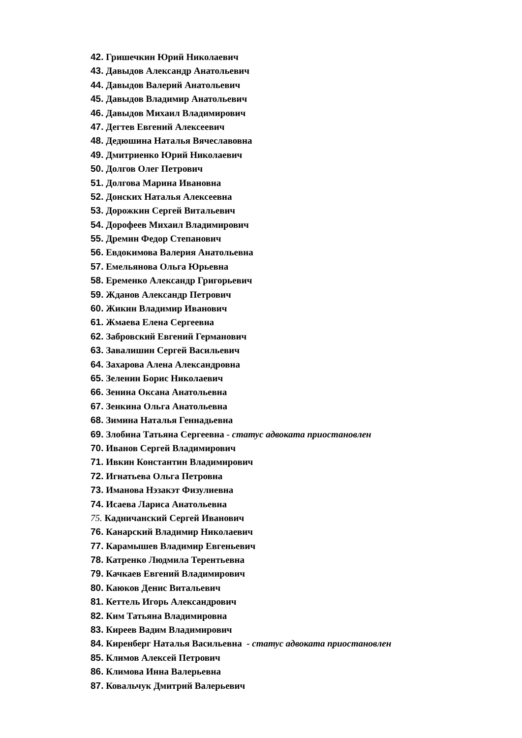42. Гришечкин Юрий Николаевич
43. Давыдов Александр Анатольевич
44. Давыдов Валерий Анатольевич
45. Давыдов Владимир Анатольевич
46. Давыдов Михаил Владимирович
47. Дегтев Евгений Алексеевич
48. Дедюшина Наталья Вячеславовна
49. Дмитриенко Юрий Николаевич
50. Долгов Олег Петрович
51. Долгова Марина Ивановна
52. Донских Наталья Алексеевна
53. Дорожкин Сергей Витальевич
54. Дорофеев Михаил Владимирович
55. Дремин Федор Степанович
56. Евдокимова Валерия Анатольевна
57. Емельянова Ольга Юрьевна
58. Еременко Александр Григорьевич
59. Жданов Александр Петрович
60. Жикин Владимир Иванович
61. Жмаева Елена Сергеевна
62. Забровский Евгений Германович
63. Завалишин Сергей Васильевич
64. Захарова Алена Александровна
65. Зеленин Борис Николаевич
66. Зенина Оксана Анатольевна
67. Зенкина Ольга Анатольевна
68. Зимина Наталья Геннадьевна
69. Злобина Татьяна Сергеевна - статус адвоката приостановлен
70. Иванов Сергей Владимирович
71. Ивкин Константин Владимирович
72. Игнатьева Ольга Петровна
73. Иманова Нэзакэт Физулиевна
74. Исаева Лариса Анатольевна
75. Кадничанский Сергей Иванович
76. Канарский Владимир Николаевич
77. Карамышев Владимир Евгеньевич
78. Катренко Людмила Терентьевна
79. Качкаев Евгений Владимирович
80. Каюков Денис Витальевич
81. Кеттель Игорь Александрович
82. Ким Татьяна Владимировна
83. Киреев Вадим Владимирович
84. Киренберг Наталья Васильевна - статус адвоката приостановлен
85. Климов Алексей Петрович
86. Климова Инна Валерьевна
87. Ковальчук Дмитрий Валерьевич